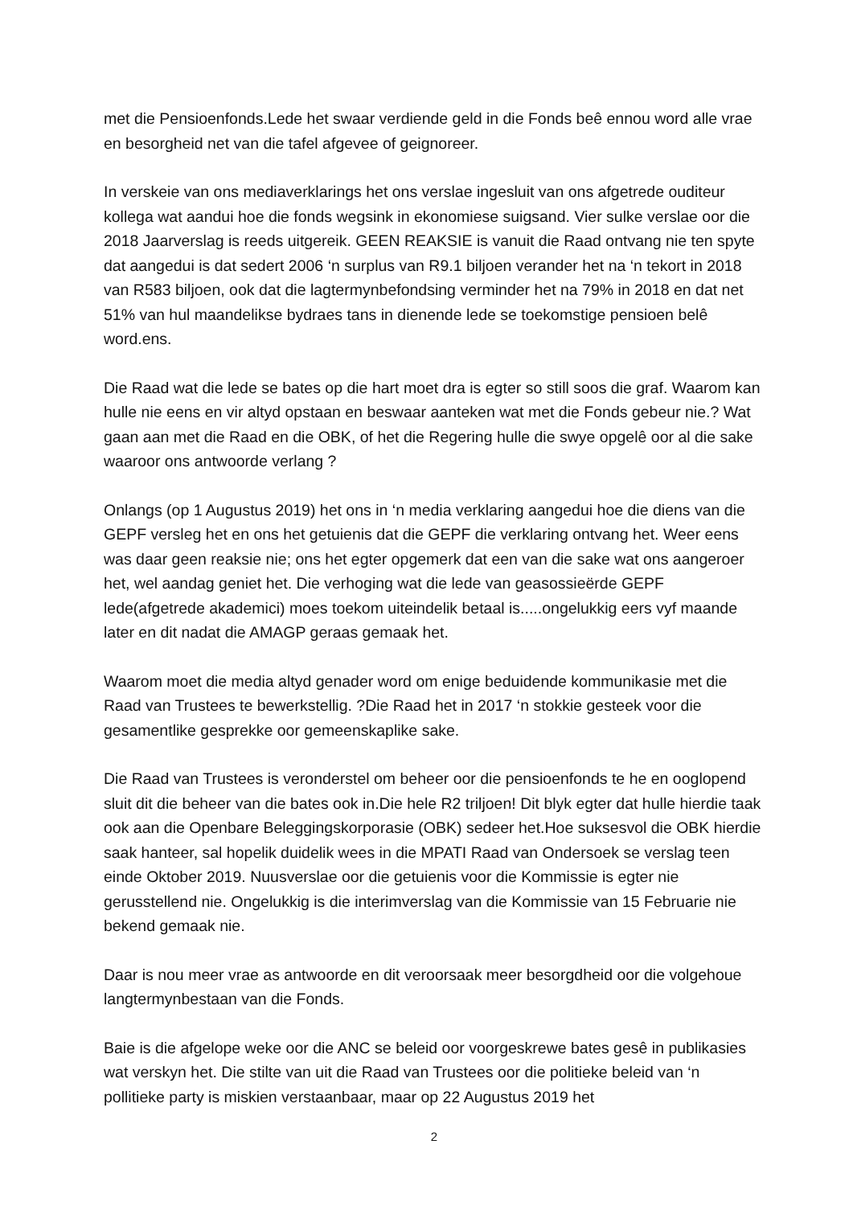met die Pensioenfonds.Lede het swaar verdiende geld in die Fonds beê ennou word alle vrae en besorgheid net van die tafel afgevee of geignoreer.
In verskeie van ons mediaverklarings het ons verslae ingesluit van ons afgetrede ouditeur kollega wat aandui hoe die fonds wegsink in ekonomiese suigsand. Vier sulke verslae oor die 2018 Jaarverslag is reeds uitgereik. GEEN REAKSIE is vanuit die Raad ontvang nie ten spyte dat aangedui is dat sedert 2006 ‘n surplus van R9.1 biljoen verander het na ‘n tekort in 2018 van R583 biljoen, ook dat die lagtermynbefondsing verminder het na 79% in 2018 en dat net 51% van hul maandelikse bydraes tans in dienende lede se toekomstige pensioen belê word.ens.
Die Raad wat die lede se bates op die hart moet dra is egter so still soos die graf. Waarom kan hulle nie eens en vir altyd opstaan en beswaar aanteken wat met die Fonds gebeur nie.? Wat gaan aan met die Raad en die OBK, of het die Regering hulle die swye opgelê oor al die sake waaroor ons antwoorde verlang ?
Onlangs (op 1 Augustus 2019) het ons in ‘n media verklaring aangedui hoe die diens van die GEPF versleg het en ons het getuienis dat die GEPF die verklaring ontvang het. Weer eens was daar geen reaksie nie; ons het egter opgemerk dat een van die sake wat ons aangeroer het, wel aandag geniet het. Die verhoging wat die lede van geasossieërde GEPF lede(afgetrede akademici) moes toekom uiteindelik betaal is.....ongelukkig eers vyf maande later en dit nadat die AMAGP geraas gemaak het.
Waarom moet die media altyd genader word om enige beduidende kommunikasie met die Raad van Trustees te bewerkstellig. ?Die Raad het in 2017 ‘n stokkie gesteek voor die gesamentlike gesprekke oor gemeenskaplike sake.
Die Raad van Trustees is veronderstel om beheer oor die pensioenfonds te he en ooglopend sluit dit die beheer van die bates ook in.Die hele R2 triljoen! Dit blyk egter dat hulle hierdie taak ook aan die Openbare Beleggingskorporasie (OBK) sedeer het.Hoe suksesvol die OBK hierdie saak hanteer, sal hopelik duidelik wees in die MPATI Raad van Ondersoek se verslag teen einde Oktober 2019. Nuusverslae oor die getuienis voor die Kommissie is egter nie gerusstellend nie. Ongelukkig is die interimverslag van die Kommissie van 15 Februarie nie bekend gemaak nie.
Daar is nou meer vrae as antwoorde en dit veroorsaak meer besorgdheid oor die volgehoue langtermynbestaan van die Fonds.
Baie is die afgelope weke oor die ANC se beleid oor voorgeskrewe bates gesê in publikasies wat verskyn het. Die stilte van uit die Raad van Trustees oor die politieke beleid van ‘n pollitieke party is miskien verstaanbaar, maar op 22 Augustus 2019 het
2